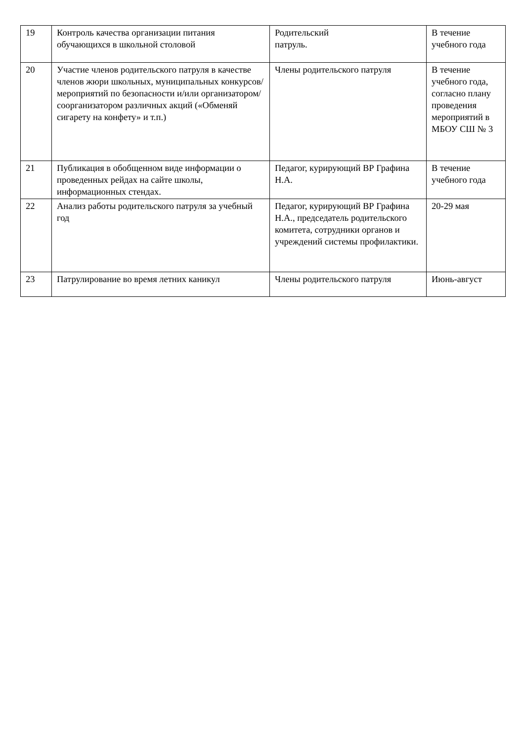| 19 | Контроль качества организации питания обучающихся в школьной столовой | Родительский патруль. | В течение учебного года |
| 20 | Участие членов родительского патруля в качестве членов жюри школьных, муниципальных конкурсов/мероприятий по безопасности и/или организатором/соорганизатором различных акций («Обменяй сигарету на конфету» и т.п.) | Члены родительского патруля | В течение учебного года, согласно плану проведения мероприятий в МБОУ СШ № 3 |
| 21 | Публикация в обобщенном виде информации о проведенных рейдах на сайте школы, информационных стендах. | Педагог, курирующий ВР Графина Н.А. | В течение учебного года |
| 22 | Анализ работы родительского патруля за учебный год | Педагог, курирующий ВР Графина Н.А., председатель родительского комитета, сотрудники органов и учреждений системы профилактики. | 20-29 мая |
| 23 | Патрулирование во время летних каникул | Члены родительского патруля | Июнь-август |